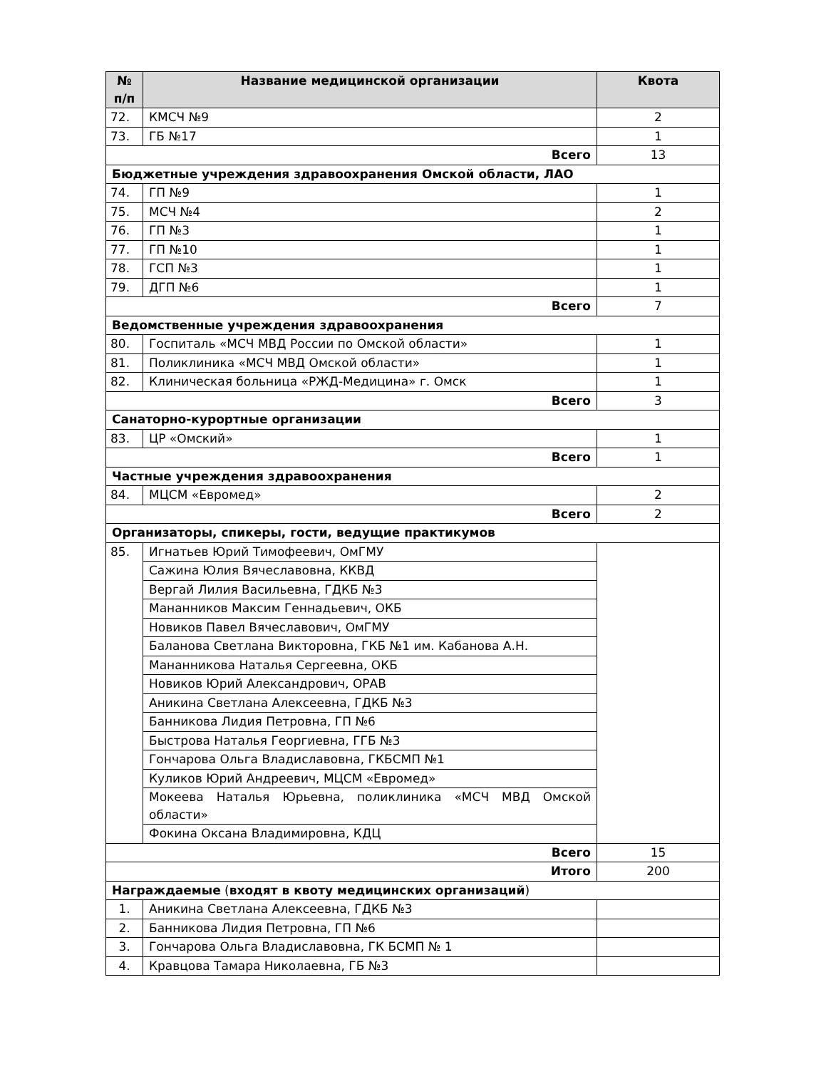| № п/п | Название медицинской организации | Квота |
| --- | --- | --- |
| 72. | КМСЧ №9 | 2 |
| 73. | ГБ №17 | 1 |
| Всего | | 13 |
| Бюджетные учреждения здравоохранения Омской области, ЛАО | | |
| 74. | ГП №9 | 1 |
| 75. | МСЧ №4 | 2 |
| 76. | ГП №3 | 1 |
| 77. | ГП №10 | 1 |
| 78. | ГСП №3 | 1 |
| 79. | ДГП №6 | 1 |
| Всего | | 7 |
| Ведомственные учреждения здравоохранения | | |
| 80. | Госпиталь «МСЧ МВД России по Омской области» | 1 |
| 81. | Поликлиника «МСЧ МВД Омской области» | 1 |
| 82. | Клиническая больница «РЖД-Медицина» г. Омск | 1 |
| Всего | | 3 |
| Санаторно-курортные организации | | |
| 83. | ЦР «Омский» | 1 |
| Всего | | 1 |
| Частные учреждения здравоохранения | | |
| 84. | МЦСМ «Евромед» | 2 |
| Всего | | 2 |
| Организаторы, спикеры, гости, ведущие практикумов | | |
| 85. | Игнатьев Юрий Тимофеевич, ОмГМУ | |
| | Сажина Юлия Вячеславовна, ККВД | |
| | Вергай Лилия Васильевна, ГДКБ №3 | |
| | Мананников Максим Геннадьевич, ОКБ | |
| | Новиков Павел Вячеславович, ОмГМУ | |
| | Баланова Светлана Викторовна, ГКБ №1 им. Кабанова А.Н. | |
| | Мананникова Наталья Сергеевна, ОКБ | |
| | Новиков Юрий Александрович, ОРАВ | |
| | Аникина Светлана Алексеевна, ГДКБ №3 | |
| | Банникова Лидия Петровна, ГП №6 | |
| | Быстрова Наталья Георгиевна, ГГБ №3 | |
| | Гончарова Ольга Владиславовна, ГКБСМП №1 | |
| | Куликов Юрий Андреевич, МЦСМ «Евромед» | |
| | Мокеева Наталья Юрьевна, поликлиника «МСЧ МВД Омской области» | |
| | Фокина Оксана Владимировна, КДЦ | |
| Всего | | 15 |
| Итого | | 200 |
| Награждаемые ( входят в квоту медицинских организаций ) | | |
| 1. | Аникина Светлана Алексеевна, ГДКБ №3 | |
| 2. | Банникова Лидия Петровна, ГП №6 | |
| 3. | Гончарова Ольга Владиславовна, ГК БСМП № 1 | |
| 4. | Кравцова Тамара Николаевна, ГБ №3 | |